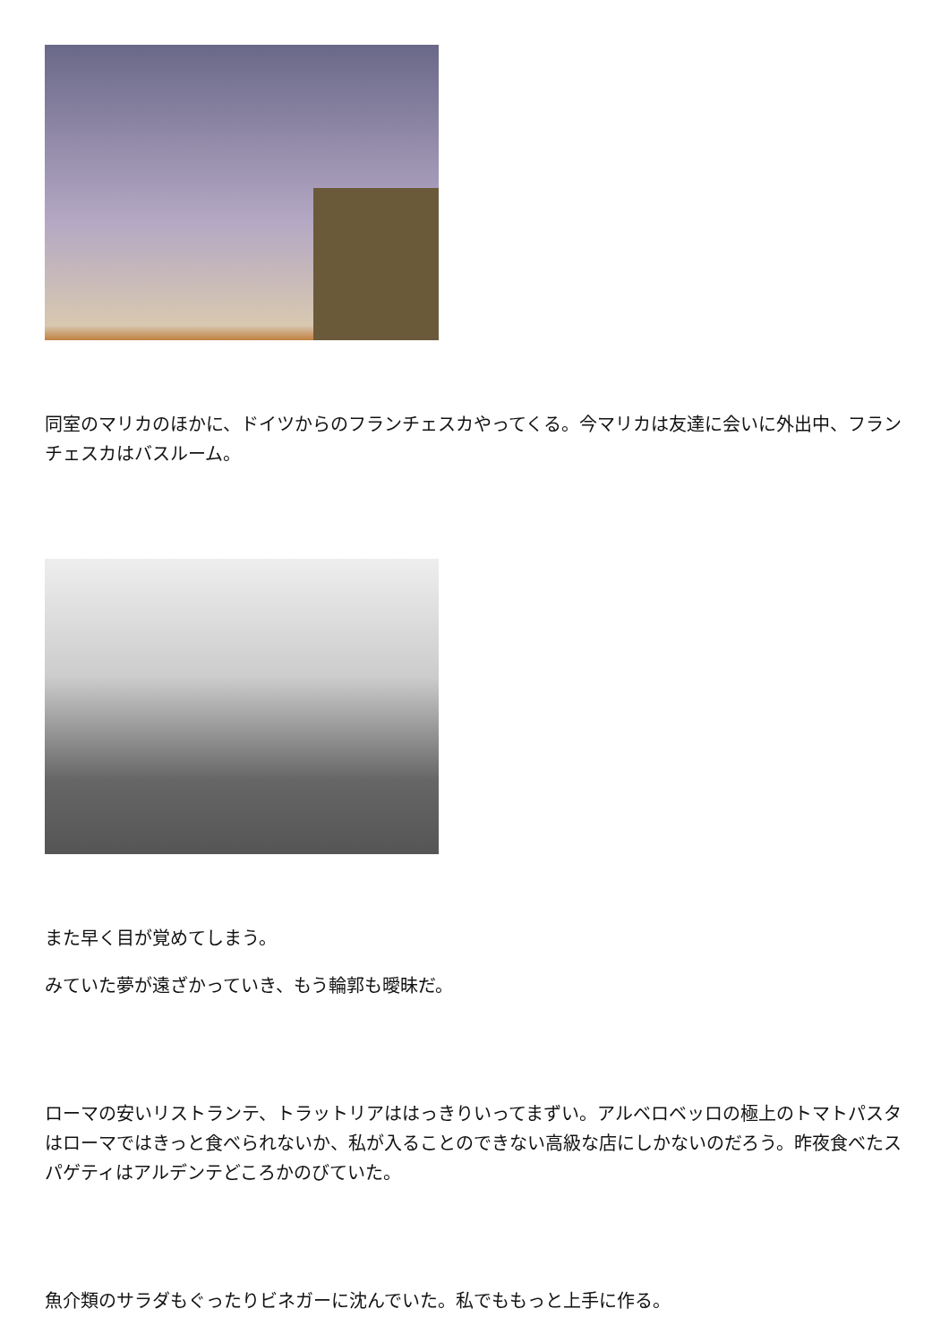同室のマリカのほかに、ドイツからのフランチェスカやってくる。今マリカは友達に会いに外出中、フランチェスカはバスルーム。
また早く目が覚めてしまう。
みていた夢が遠ざかっていき、もう輪郭も曖昧だ。
ローマの安いリストランテ、トラットリアははっきりいってまずい。アルベロベッロの極上のトマトパスタはローマではきっと食べられないか、私が入ることのできない高級な店にしかないのだろう。昨夜食べたスパゲティはアルデンテどころかのびていた。
魚介類のサラダもぐったりビネガーに沈んでいた。私でももっと上手に作る。